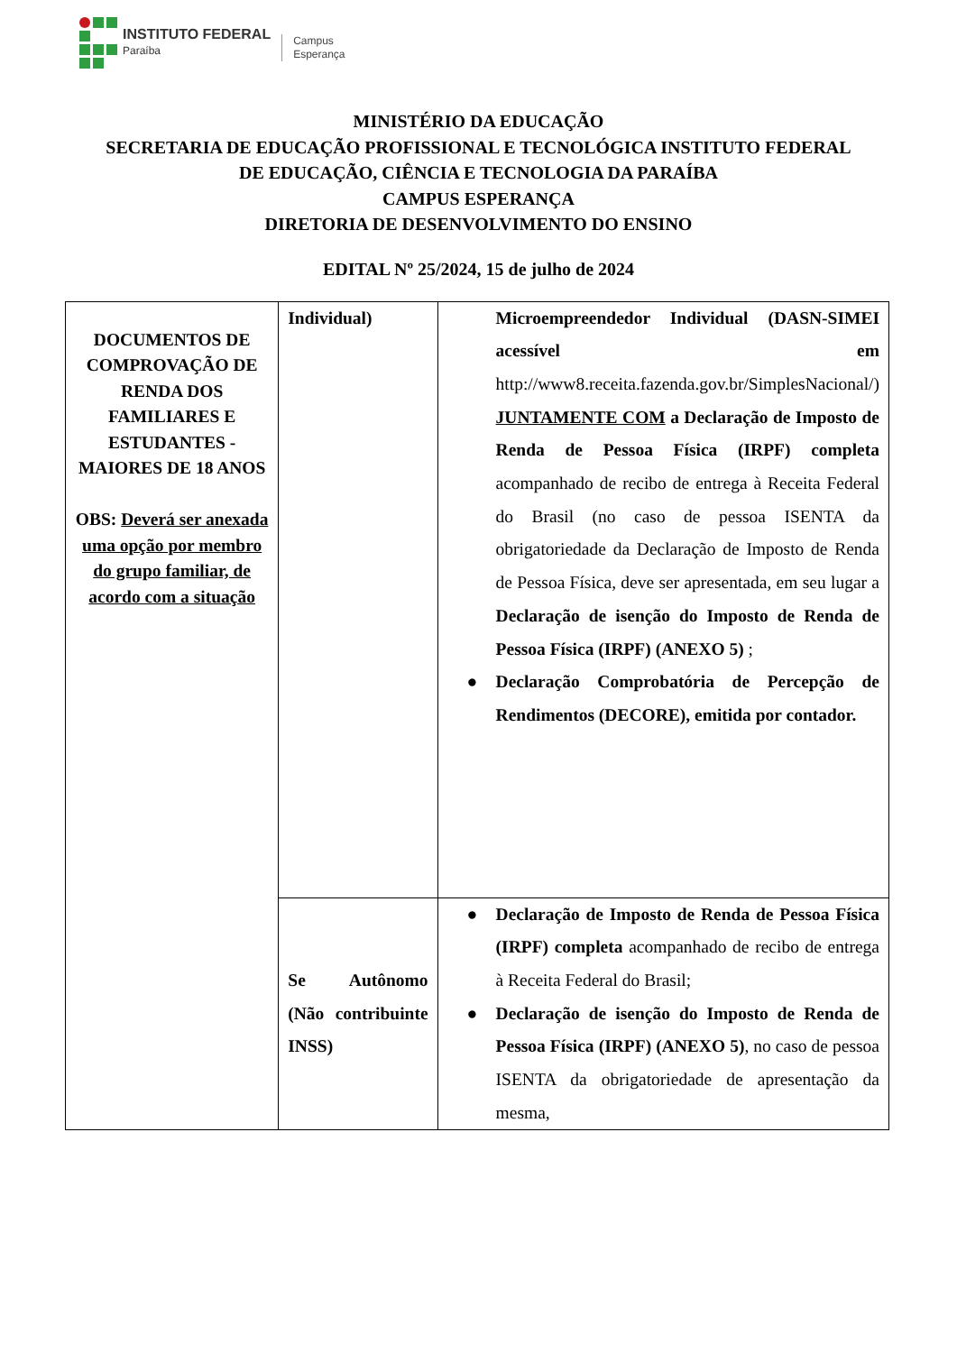INSTITUTO FEDERAL
Paraíba
Campus
Esperança
MINISTÉRIO DA EDUCAÇÃO
SECRETARIA DE EDUCAÇÃO PROFISSIONAL E TECNOLÓGICA INSTITUTO FEDERAL
DE EDUCAÇÃO, CIÊNCIA E TECNOLOGIA DA PARAÍBA
CAMPUS ESPERANÇA
DIRETORIA DE DESENVOLVIMENTO DO ENSINO
EDITAL Nº 25/2024, 15 de julho de 2024
| DOCUMENTOS DE COMPROVAÇÃO DE RENDA DOS FAMILIARES E ESTUDANTES - MAIORES DE 18 ANOS OBS: Deverá ser anexada uma opção por membro do grupo familiar, de acordo com a situação | Individual) | Microempreendedor Individual (DASN-SIMEI acessível em http://www8.receita.fazenda.gov.br/SimplesNacional/) JUNTAMENTE COM a Declaração de Imposto de Renda de Pessoa Física (IRPF) completa acompanhado de recibo de entrega à Receita Federal do Brasil (no caso de pessoa ISENTA da obrigatoriedade da Declaração de Imposto de Renda de Pessoa Física, deve ser apresentada, em seu lugar a Declaração de isenção do Imposto de Renda de Pessoa Física (IRPF) (ANEXO 5) ; ● Declaração Comprobatória de Percepção de Rendimentos (DECORE), emitida por contador. |
| | Se Autônomo (Não contribuinte INSS) | ● Declaração de Imposto de Renda de Pessoa Física (IRPF) completa acompanhado de recibo de entrega à Receita Federal do Brasil; ● Declaração de isenção do Imposto de Renda de Pessoa Física (IRPF) (ANEXO 5) , no caso de pessoa ISENTA da obrigatoriedade de apresentação da mesma, |